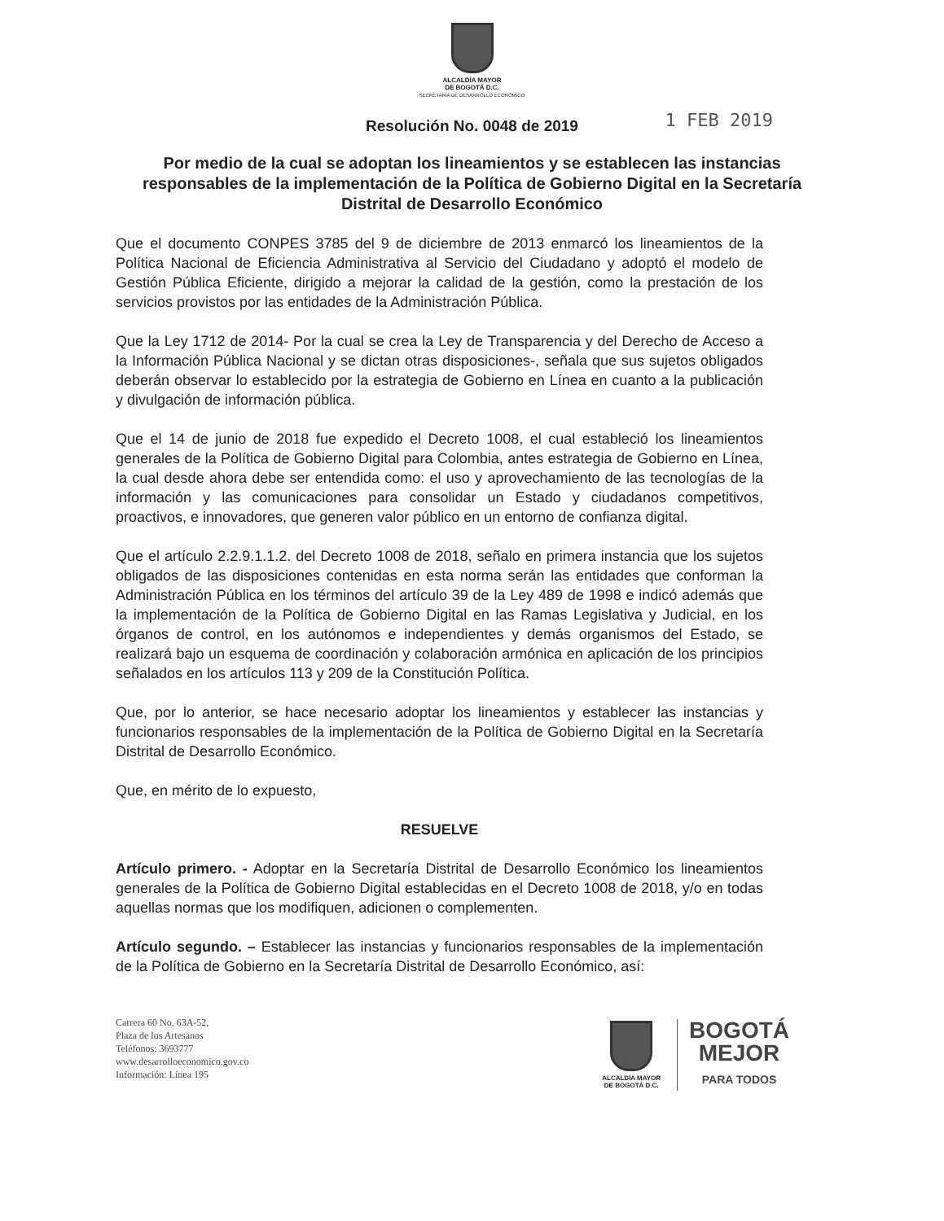ALCALDÍA MAYOR
DE BOGOTÁ D.C.
SECRETARÍA DE DESARROLLO ECONÓMICO
1 FEB 2019
Resolución No. 0048 de 2019
Por medio de la cual se adoptan los lineamientos y se establecen las instancias responsables de la implementación de la Política de Gobierno Digital en la Secretaría Distrital de Desarrollo Económico
Que el documento CONPES 3785 del 9 de diciembre de 2013 enmarcó los lineamientos de la Política Nacional de Eficiencia Administrativa al Servicio del Ciudadano y adoptó el modelo de Gestión Pública Eficiente, dirigido a mejorar la calidad de la gestión, como la prestación de los servicios provistos por las entidades de la Administración Pública.
Que la Ley 1712 de 2014- Por la cual se crea la Ley de Transparencia y del Derecho de Acceso a la Información Pública Nacional y se dictan otras disposiciones-, señala que sus sujetos obligados deberán observar lo establecido por la estrategia de Gobierno en Línea en cuanto a la publicación y divulgación de información pública.
Que el 14 de junio de 2018 fue expedido el Decreto 1008, el cual estableció los lineamientos generales de la Política de Gobierno Digital para Colombia, antes estrategia de Gobierno en Línea, la cual desde ahora debe ser entendida como: el uso y aprovechamiento de las tecnologías de la información y las comunicaciones para consolidar un Estado y ciudadanos competitivos, proactivos, e innovadores, que generen valor público en un entorno de confianza digital.
Que el artículo 2.2.9.1.1.2. del Decreto 1008 de 2018, señalo en primera instancia que los sujetos obligados de las disposiciones contenidas en esta norma serán las entidades que conforman la Administración Pública en los términos del artículo 39 de la Ley 489 de 1998 e indicó además que la implementación de la Política de Gobierno Digital en las Ramas Legislativa y Judicial, en los órganos de control, en los autónomos e independientes y demás organismos del Estado, se realizará bajo un esquema de coordinación y colaboración armónica en aplicación de los principios señalados en los artículos 113 y 209 de la Constitución Política.
Que, por lo anterior, se hace necesario adoptar los lineamientos y establecer las instancias y funcionarios responsables de la implementación de la Política de Gobierno Digital en la Secretaría Distrital de Desarrollo Económico.
Que, en mérito de lo expuesto,
RESUELVE
Artículo primero. - Adoptar en la Secretaría Distrital de Desarrollo Económico los lineamientos generales de la Política de Gobierno Digital establecidas en el Decreto 1008 de 2018, y/o en todas aquellas normas que los modifiquen, adicionen o complementen.
Artículo segundo. – Establecer las instancias y funcionarios responsables de la implementación de la Política de Gobierno en la Secretaría Distrital de Desarrollo Económico, así:
Carrera 60 No. 63A-52,
Plaza de los Artesanos
Teléfonos: 3693777
www.desarrolloeconomico.gov.co
Información: Línea 195
ALCALDÍA MAYOR
DE BOGOTÁ D.C.
BOGOTÁ
MEJOR
PARA TODOS